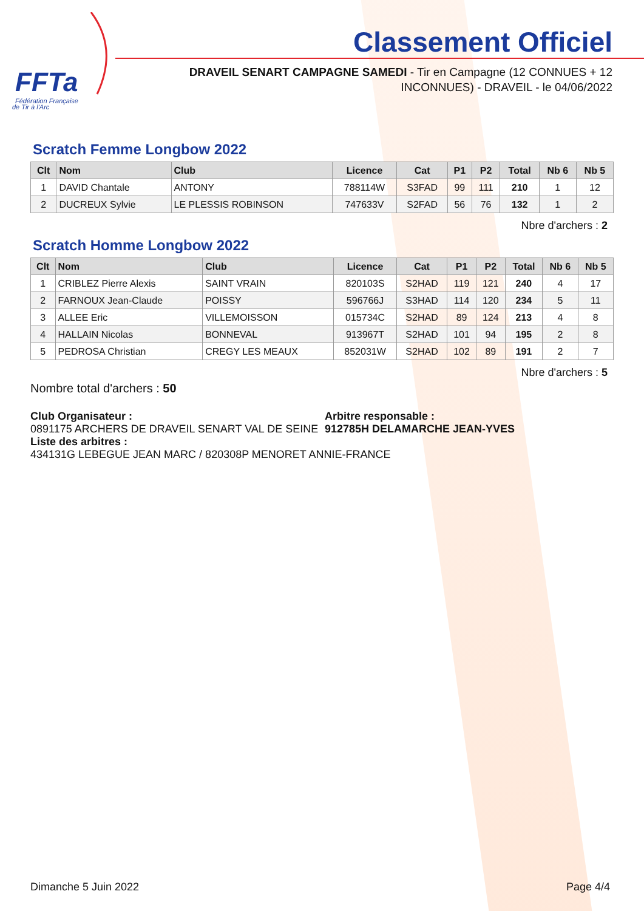FFTa
Fédération Française
de Tir à l'Arc
Classement Officiel
DRAVEIL SENART CAMPAGNE SAMEDI - Tir en Campagne (12 CONNUES + 12 INCONNUES) - DRAVEIL - le 04/06/2022
Scratch Femme Longbow 2022
| Clt | Nom | Club | Licence | Cat | P1 | P2 | Total | Nb 6 | Nb 5 |
| --- | --- | --- | --- | --- | --- | --- | --- | --- | --- |
| 1 | DAVID Chantale | ANTONY | 788114W | S3FAD | 99 | 111 | 210 | 1 | 12 |
| 2 | DUCREUX Sylvie | LE PLESSIS ROBINSON | 747633V | S2FAD | 56 | 76 | 132 | 1 | 2 |
Nbre d'archers : 2
Scratch Homme Longbow 2022
| Clt | Nom | Club | Licence | Cat | P1 | P2 | Total | Nb 6 | Nb 5 |
| --- | --- | --- | --- | --- | --- | --- | --- | --- | --- |
| 1 | CRIBLEZ Pierre Alexis | SAINT VRAIN | 820103S | S2HAD | 119 | 121 | 240 | 4 | 17 |
| 2 | FARNOUX Jean-Claude | POISSY | 596766J | S3HAD | 114 | 120 | 234 | 5 | 11 |
| 3 | ALLEE Eric | VILLEMOISSON | 015734C | S2HAD | 89 | 124 | 213 | 4 | 8 |
| 4 | HALLAIN Nicolas | BONNEVAL | 913967T | S2HAD | 101 | 94 | 195 | 2 | 8 |
| 5 | PEDROSA Christian | CREGY LES MEAUX | 852031W | S2HAD | 102 | 89 | 191 | 2 | 7 |
Nbre d'archers : 5
Nombre total d'archers : 50
Club Organisateur :
0891175 ARCHERS DE DRAVEIL SENART VAL DE SEINE
Arbitre responsable :
912785H DELAMARCHE JEAN-YVES
Liste des arbitres :
434131G LEBEGUE JEAN MARC / 820308P MENORET ANNIE-FRANCE
Dimanche 5 Juin 2022 Page 4/4